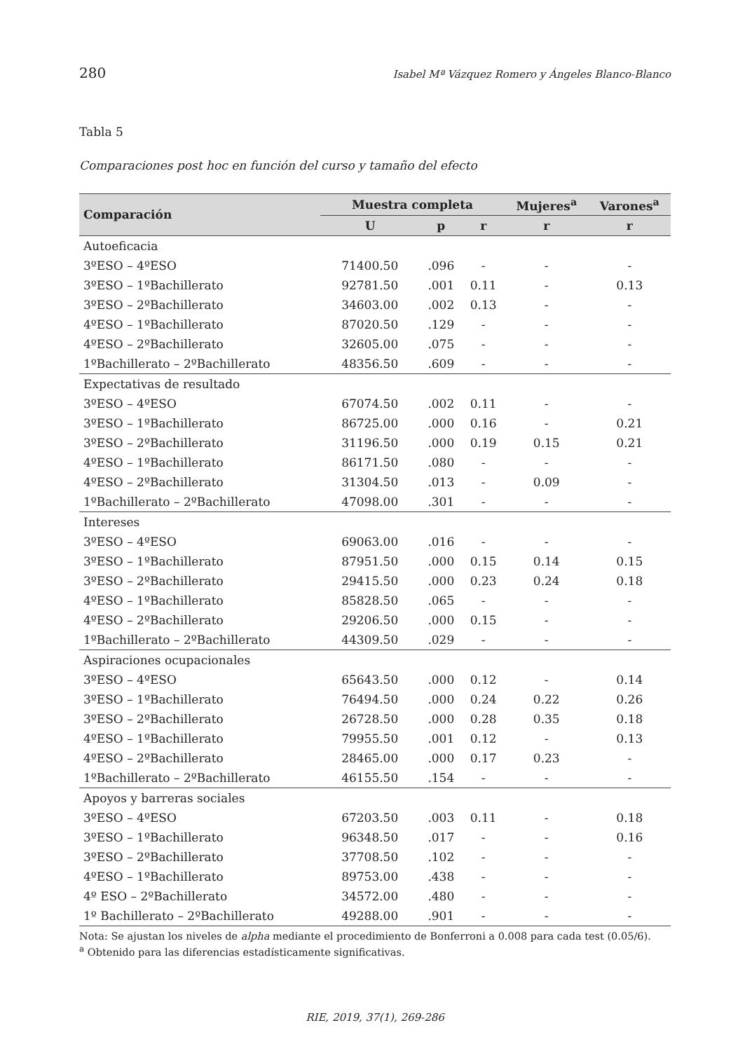280 Isabel Mª Vázquez Romero y Ángeles Blanco-Blanco
Tabla 5
Comparaciones post hoc en función del curso y tamaño del efecto
| Comparación | Muestra completa | | | Mujeres<sup>a</sup> | Varones<sup>a</sup> |
| --- | --- | --- | --- | --- | --- |
| | U | p | r | r | r |
| Autoeficacia | | | | | |
| 3ºESO – 4ºESO | 71400.50 | .096 | - | - | - |
| 3ºESO – 1ºBachillerato | 92781.50 | .001 | 0.11 | - | 0.13 |
| 3ºESO – 2ºBachillerato | 34603.00 | .002 | 0.13 | - | - |
| 4ºESO – 1ºBachillerato | 87020.50 | .129 | - | - | - |
| 4ºESO – 2ºBachillerato | 32605.00 | .075 | - | - | - |
| 1ºBachillerato – 2ºBachillerato | 48356.50 | .609 | - | - | - |
| Expectativas de resultado | | | | | |
| 3ºESO – 4ºESO | 67074.50 | .002 | 0.11 | - | - |
| 3ºESO – 1ºBachillerato | 86725.00 | .000 | 0.16 | - | 0.21 |
| 3ºESO – 2ºBachillerato | 31196.50 | .000 | 0.19 | 0.15 | 0.21 |
| 4ºESO – 1ºBachillerato | 86171.50 | .080 | - | - | - |
| 4ºESO – 2ºBachillerato | 31304.50 | .013 | - | 0.09 | - |
| 1ºBachillerato – 2ºBachillerato | 47098.00 | .301 | - | - | - |
| Intereses | | | | | |
| 3ºESO – 4ºESO | 69063.00 | .016 | - | - | - |
| 3ºESO – 1ºBachillerato | 87951.50 | .000 | 0.15 | 0.14 | 0.15 |
| 3ºESO – 2ºBachillerato | 29415.50 | .000 | 0.23 | 0.24 | 0.18 |
| 4ºESO – 1ºBachillerato | 85828.50 | .065 | - | - | - |
| 4ºESO – 2ºBachillerato | 29206.50 | .000 | 0.15 | - | - |
| 1ºBachillerato – 2ºBachillerato | 44309.50 | .029 | - | - | - |
| Aspiraciones ocupacionales | | | | | |
| 3ºESO – 4ºESO | 65643.50 | .000 | 0.12 | - | 0.14 |
| 3ºESO – 1ºBachillerato | 76494.50 | .000 | 0.24 | 0.22 | 0.26 |
| 3ºESO – 2ºBachillerato | 26728.50 | .000 | 0.28 | 0.35 | 0.18 |
| 4ºESO – 1ºBachillerato | 79955.50 | .001 | 0.12 | - | 0.13 |
| 4ºESO – 2ºBachillerato | 28465.00 | .000 | 0.17 | 0.23 | - |
| 1ºBachillerato – 2ºBachillerato | 46155.50 | .154 | - | - | - |
| Apoyos y barreras sociales | | | | | |
| 3ºESO – 4ºESO | 67203.50 | .003 | 0.11 | - | 0.18 |
| 3ºESO – 1ºBachillerato | 96348.50 | .017 | - | - | 0.16 |
| 3ºESO – 2ºBachillerato | 37708.50 | .102 | - | - | - |
| 4ºESO – 1ºBachillerato | 89753.00 | .438 | - | - | - |
| 4º ESO – 2ºBachillerato | 34572.00 | .480 | - | - | - |
| 1º Bachillerato – 2ºBachillerato | 49288.00 | .901 | - | - | - |
Nota: Se ajustan los niveles de alpha mediante el procedimiento de Bonferroni a 0.008 para cada test (0.05/6).
<sup>a</sup> Obtenido para las diferencias estadísticamente significativas.
RIE, 2019, 37(1), 269-286